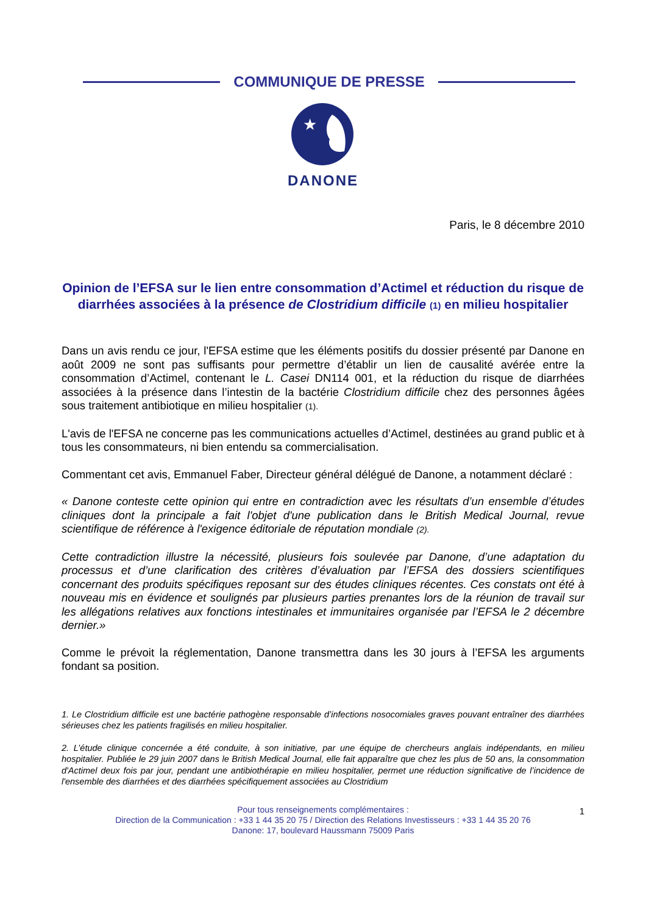COMMUNIQUE DE PRESSE
★
DANONE
Paris, le 8 décembre 2010
Opinion de l’EFSA sur le lien entre consommation d’Actimel et réduction du risque de diarrhées associées à la présence de Clostridium difficile (1) en milieu hospitalier
Dans un avis rendu ce jour, l'EFSA estime que les éléments positifs du dossier présenté par Danone en août 2009 ne sont pas suffisants pour permettre d’établir un lien de causalité avérée entre la consommation d’Actimel, contenant le L. Casei DN114 001, et la réduction du risque de diarrhées associées à la présence dans l’intestin de la bactérie Clostridium difficile chez des personnes âgées sous traitement antibiotique en milieu hospitalier (1).
L'avis de l'EFSA ne concerne pas les communications actuelles d’Actimel, destinées au grand public et à tous les consommateurs, ni bien entendu sa commercialisation.
Commentant cet avis, Emmanuel Faber, Directeur général délégué de Danone, a notamment déclaré :
« Danone conteste cette opinion qui entre en contradiction avec les résultats d’un ensemble d’études cliniques dont la principale a fait l'objet d'une publication dans le British Medical Journal, revue scientifique de référence à l'exigence éditoriale de réputation mondiale (2).
Cette contradiction illustre la nécessité, plusieurs fois soulevée par Danone, d’une adaptation du processus et d’une clarification des critères d’évaluation par l’EFSA des dossiers scientifiques concernant des produits spécifiques reposant sur des études cliniques récentes. Ces constats ont été à nouveau mis en évidence et soulignés par plusieurs parties prenantes lors de la réunion de travail sur les allégations relatives aux fonctions intestinales et immunitaires organisée par l’EFSA le 2 décembre dernier.»
Comme le prévoit la réglementation, Danone transmettra dans les 30 jours à l’EFSA les arguments fondant sa position.
1. Le Clostridium difficile est une bactérie pathogène responsable d’infections nosocomiales graves pouvant entraîner des diarrhées sérieuses chez les patients fragilisés en milieu hospitalier.
2. L’étude clinique concernée a été conduite, à son initiative, par une équipe de chercheurs anglais indépendants, en milieu hospitalier. Publiée le 29 juin 2007 dans le British Medical Journal, elle fait apparaître que chez les plus de 50 ans, la consommation d'Actimel deux fois par jour, pendant une antibiothérapie en milieu hospitalier, permet une réduction significative de l’incidence de l'ensemble des diarrhées et des diarrhées spécifiquement associées au Clostridium
Pour tous renseignements complémentaires :
Direction de la Communication : +33 1 44 35 20 75 / Direction des Relations Investisseurs : +33 1 44 35 20 76
Danone: 17, boulevard Haussmann 75009 Paris
1